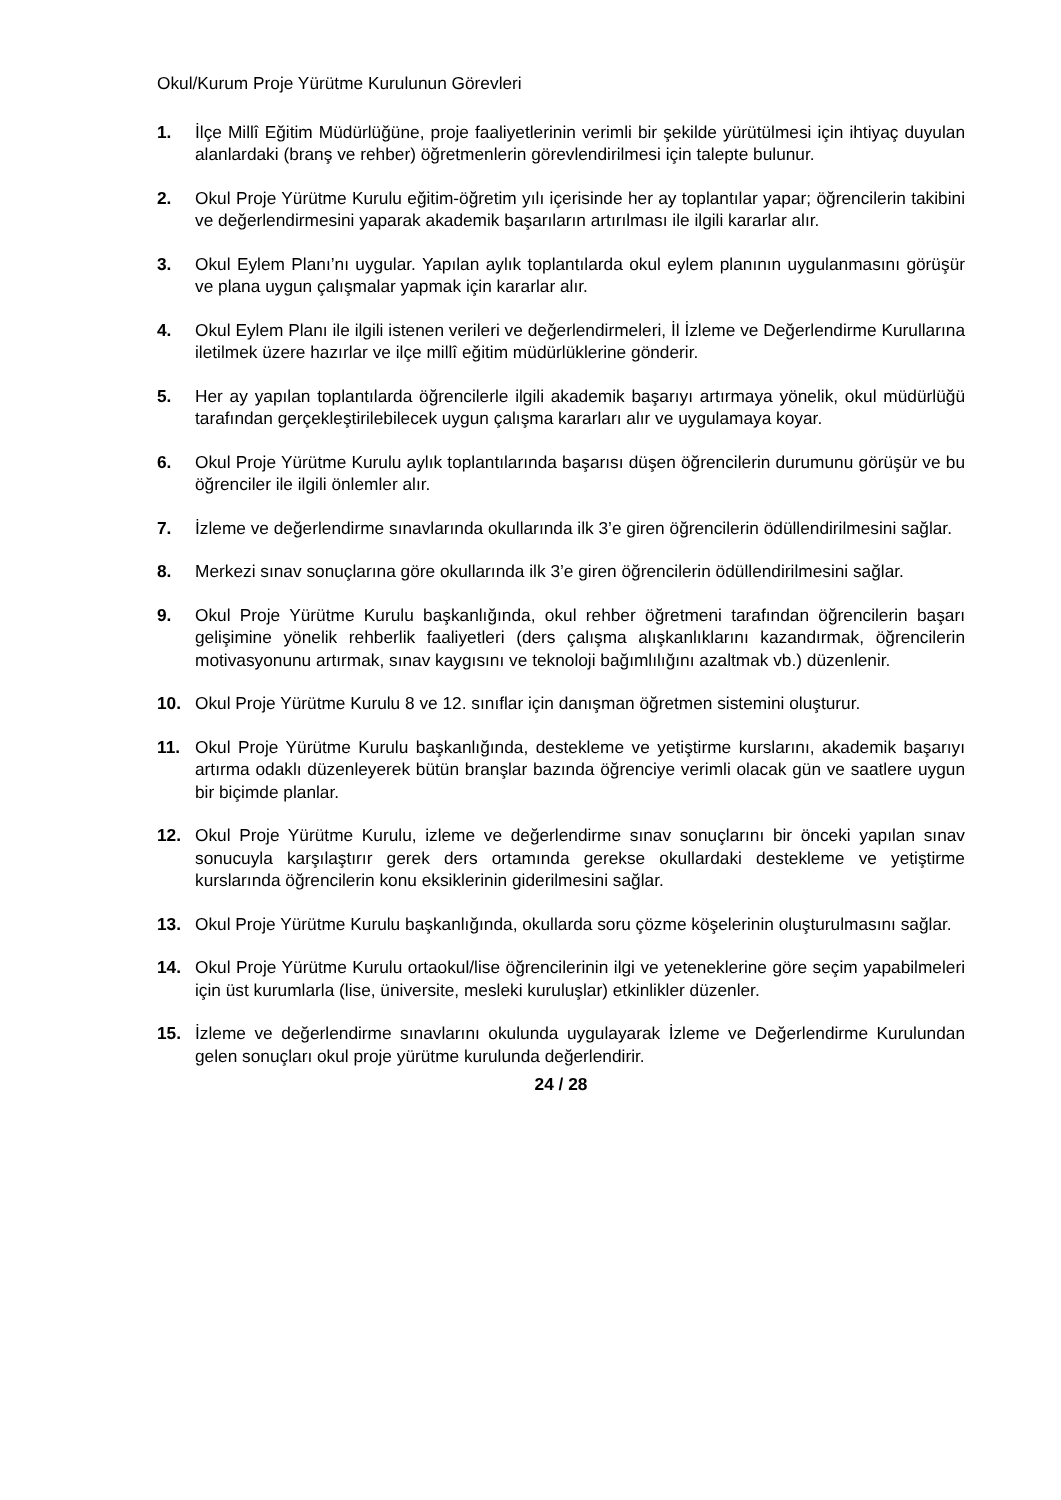Okul/Kurum Proje Yürütme Kurulunun Görevleri
1. İlçe Millî Eğitim Müdürlüğüne, proje faaliyetlerinin verimli bir şekilde yürütülmesi için ihtiyaç duyulan alanlardaki (branş ve rehber) öğretmenlerin görevlendirilmesi için talepte bulunur.
2. Okul Proje Yürütme Kurulu eğitim-öğretim yılı içerisinde her ay toplantılar yapar; öğrencilerin takibini ve değerlendirmesini yaparak akademik başarıların artırılması ile ilgili kararlar alır.
3. Okul Eylem Planı’nı uygular. Yapılan aylık toplantılarda okul eylem planının uygulanmasını görüşür ve plana uygun çalışmalar yapmak için kararlar alır.
4. Okul Eylem Planı ile ilgili istenen verileri ve değerlendirmeleri, İl İzleme ve Değerlendirme Kurullarına iletilmek üzere hazırlar ve ilçe millî eğitim müdürlüklerine gönderir.
5. Her ay yapılan toplantılarda öğrencilerle ilgili akademik başarıyı artırmaya yönelik, okul müdürlüğü tarafından gerçekleştirilebilecek uygun çalışma kararları alır ve uygulamaya koyar.
6. Okul Proje Yürütme Kurulu aylık toplantılarında başarısı düşen öğrencilerin durumunu görüşür ve bu öğrenciler ile ilgili önlemler alır.
7. İzleme ve değerlendirme sınavlarında okullarında ilk 3’e giren öğrencilerin ödüllendirilmesini sağlar.
8. Merkezi sınav sonuçlarına göre okullarında ilk 3’e giren öğrencilerin ödüllendirilmesini sağlar.
9. Okul Proje Yürütme Kurulu başkanlığında, okul rehber öğretmeni tarafından öğrencilerin başarı gelişimine yönelik rehberlik faaliyetleri (ders çalışma alışkanlıklarını kazandırmak, öğrencilerin motivasyonunu artırmak, sınav kaygısını ve teknoloji bağımlılığını azaltmak vb.) düzenlenir.
10. Okul Proje Yürütme Kurulu 8 ve 12. sınıflar için danışman öğretmen sistemini oluşturur.
11. Okul Proje Yürütme Kurulu başkanlığında, destekleme ve yetiştirme kurslarını, akademik başarıyı artırma odaklı düzenleyerek bütün branşlar bazında öğrenciye verimli olacak gün ve saatlere uygun bir biçimde planlar.
12. Okul Proje Yürütme Kurulu, izleme ve değerlendirme sınav sonuçlarını bir önceki yapılan sınav sonucuyla karşılaştırır gerek ders ortamında gerekse okullardaki destekleme ve yetiştirme kurslarında öğrencilerin konu eksiklerinin giderilmesini sağlar.
13. Okul Proje Yürütme Kurulu başkanlığında, okullarda soru çözme köşelerinin oluşturulmasını sağlar.
14. Okul Proje Yürütme Kurulu ortaokul/lise öğrencilerinin ilgi ve yeteneklerine göre seçim yapabilmeleri için üst kurumlarla (lise, üniversite, mesleki kuruluşlar) etkinlikler düzenler.
15. İzleme ve değerlendirme sınavlarını okulunda uygulayarak İzleme ve Değerlendirme Kurulundan gelen sonuçları okul proje yürütme kurulunda değerlendirir.
24 / 28